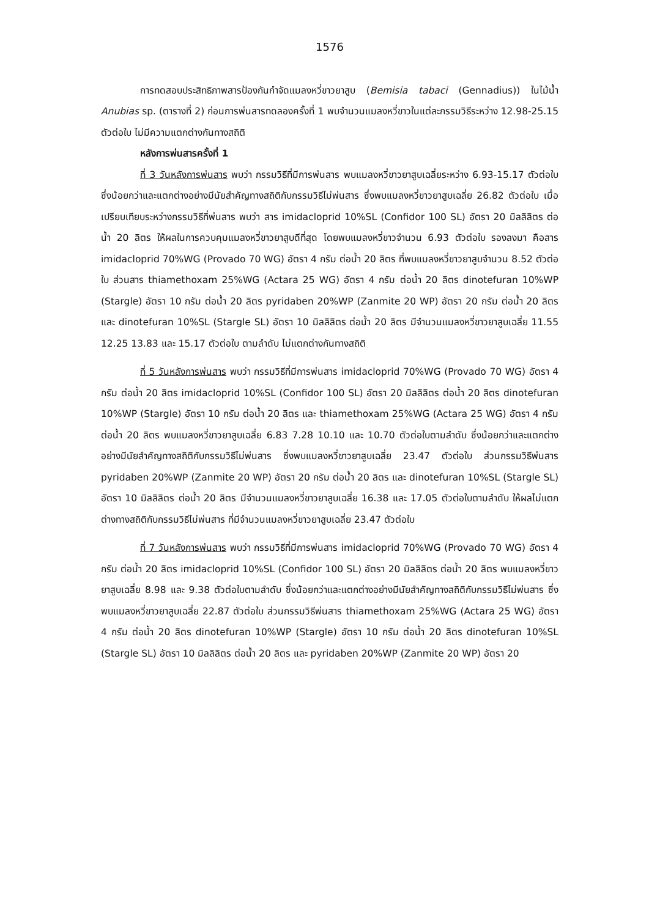1576
การทดสอบประสิทธิภาพสารป้องกันกำจัดแมลงหวี่ขาวยาสูบ (Bemisia tabaci (Gennadius)) ในไม้น้ำ Anubias sp. (ตารางที่ 2) ก่อนการพ่นสารทดลองครั้งที่ 1 พบจำนวนแมลงหวี่ขาวในแต่ละกรรมวิธีระหว่าง 12.98-25.15 ตัวต่อใบ ไม่มีความแตกต่างกันทางสถิติ
หลังการพ่นสารครั้งที่ 1
ที่ 3 วันหลังการพ่นสาร พบว่า กรรมวิธีที่มีการพ่นสาร พบแมลงหวี่ขาวยาสูบเฉลี่ยระหว่าง 6.93-15.17 ตัวต่อใบ ซึ่งน้อยกว่าและแตกต่างอย่างมีนัยสำคัญทางสถิติกับกรรมวิธีไม่พ่นสาร ซึ่งพบแมลงหวี่ขาวยาสูบเฉลี่ย 26.82 ตัวต่อใบ เมื่อเปรียบเทียบระหว่างกรรมวิธีที่พ่นสาร พบว่า สาร imidacloprid 10%SL (Confidor 100 SL) อัตรา 20 มิลลิลิตร ต่อน้ำ 20 ลิตร ให้ผลในการควบคุมแมลงหวี่ขาวยาสูบดีที่สุด โดยพบแมลงหวี่ขาวจำนวน 6.93 ตัวต่อใบ รองลงมา คือสาร imidacloprid 70%WG (Provado 70 WG) อัตรา 4 กรัม ต่อน้ำ 20 ลิตร ที่พบแมลงหวี่ขาวยาสูบจำนวน 8.52 ตัวต่อใบ ส่วนสาร thiamethoxam 25%WG (Actara 25 WG) อัตรา 4 กรัม ต่อน้ำ 20 ลิตร dinotefuran 10%WP (Stargle) อัตรา 10 กรัม ต่อน้ำ 20 ลิตร pyridaben 20%WP (Zanmite 20 WP) อัตรา 20 กรัม ต่อน้ำ 20 ลิตร และ dinotefuran 10%SL (Stargle SL) อัตรา 10 มิลลิลิตร ต่อน้ำ 20 ลิตร มีจำนวนแมลงหวี่ขาวยาสูบเฉลี่ย 11.55 12.25 13.83 และ 15.17 ตัวต่อใบ ตามลำดับ ไม่แตกต่างกันทางสถิติ
ที่ 5 วันหลังการพ่นสาร พบว่า กรรมวิธีที่มีการพ่นสาร imidacloprid 70%WG (Provado 70 WG) อัตรา 4 กรัม ต่อน้ำ 20 ลิตร imidacloprid 10%SL (Confidor 100 SL) อัตรา 20 มิลลิลิตร ต่อน้ำ 20 ลิตร dinotefuran 10%WP (Stargle) อัตรา 10 กรัม ต่อน้ำ 20 ลิตร และ thiamethoxam 25%WG (Actara 25 WG) อัตรา 4 กรัม ต่อน้ำ 20 ลิตร พบแมลงหวี่ขาวยาสูบเฉลี่ย 6.83 7.28 10.10 และ 10.70 ตัวต่อใบตามลำดับ ซึ่งน้อยกว่าและแตกต่างอย่างมีนัยสำคัญทางสถิติกับกรรมวิธีไม่พ่นสาร ซึ่งพบแมลงหวี่ขาวยาสูบเฉลี่ย 23.47 ตัวต่อใบ ส่วนกรรมวิธีพ่นสาร pyridaben 20%WP (Zanmite 20 WP) อัตรา 20 กรัม ต่อน้ำ 20 ลิตร และ dinotefuran 10%SL (Stargle SL) อัตรา 10 มิลลิลิตร ต่อน้ำ 20 ลิตร มีจำนวนแมลงหวี่ขาวยาสูบเฉลี่ย 16.38 และ 17.05 ตัวต่อใบตามลำดับ ให้ผลไม่แตกต่างทางสถิติกับกรรมวิธีไม่พ่นสาร ที่มีจำนวนแมลงหวี่ขาวยาสูบเฉลี่ย 23.47 ตัวต่อใบ
ที่ 7 วันหลังการพ่นสาร พบว่า กรรมวิธีที่มีการพ่นสาร imidacloprid 70%WG (Provado 70 WG) อัตรา 4 กรัม ต่อน้ำ 20 ลิตร imidacloprid 10%SL (Confidor 100 SL) อัตรา 20 มิลลิลิตร ต่อน้ำ 20 ลิตร พบแมลงหวี่ขาวยาสูบเฉลี่ย 8.98 และ 9.38 ตัวต่อใบตามลำดับ ซึ่งน้อยกว่าและแตกต่างอย่างมีนัยสำคัญทางสถิติกับกรรมวิธีไม่พ่นสาร ซึ่งพบแมลงหวี่ขาวยาสูบเฉลี่ย 22.87 ตัวต่อใบ ส่วนกรรมวิธีพ่นสาร thiamethoxam 25%WG (Actara 25 WG) อัตรา 4 กรัม ต่อน้ำ 20 ลิตร dinotefuran 10%WP (Stargle) อัตรา 10 กรัม ต่อน้ำ 20 ลิตร dinotefuran 10%SL (Stargle SL) อัตรา 10 มิลลิลิตร ต่อน้ำ 20 ลิตร และ pyridaben 20%WP (Zanmite 20 WP) อัตรา 20